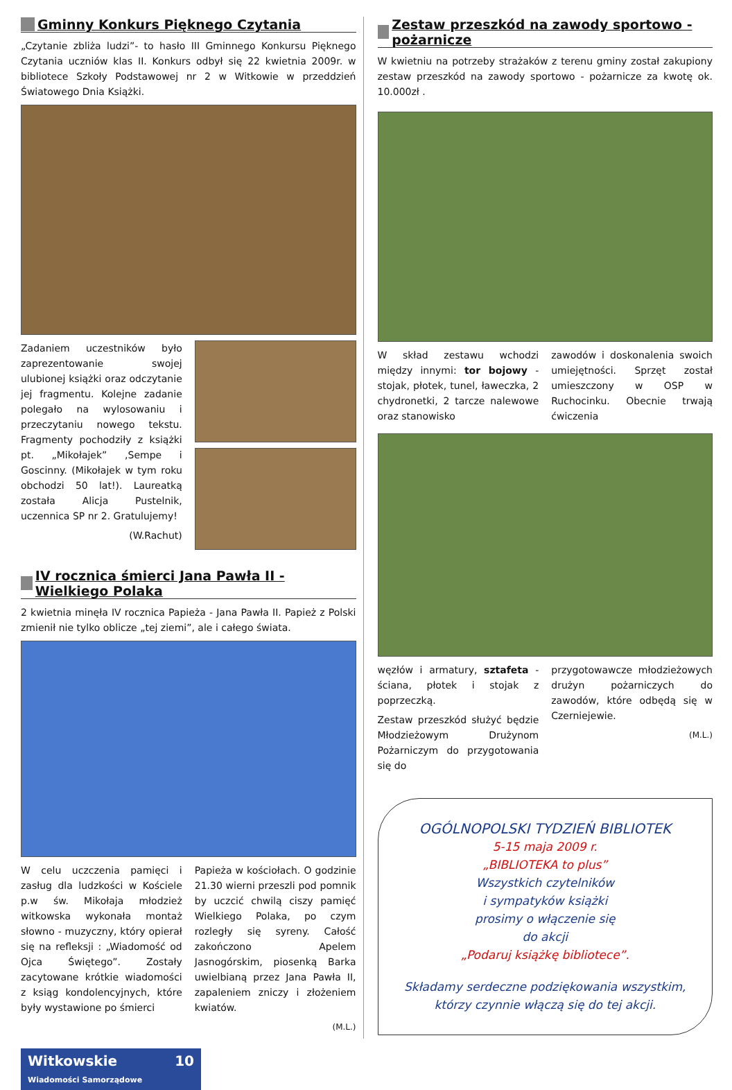Gminny Konkurs Pięknego Czytania
„Czytanie zbliża ludzi”- to hasło III Gminnego Konkursu Pięknego Czytania uczniów klas II. Konkurs odbył się 22 kwietnia 2009r. w bibliotece Szkoły Podstawowej nr 2 w Witkowie w przeddzień Światowego Dnia Książki.
Zadaniem uczestników było zaprezentowanie swojej ulubionej książki oraz odczytanie jej fragmentu. Kolejne zadanie polegało na wylosowaniu i przeczytaniu nowego tekstu. Fragmenty pochodziły z książki pt. „Mikołajek” ,Sempe i Goscinny. (Mikołajek w tym roku obchodzi 50 lat!). Laureatką została Alicja Pustelnik, uczennica SP nr 2. Gratulujemy!
(W.Rachut)
IV rocznica śmierci Jana Pawła II - Wielkiego Polaka
2 kwietnia minęła IV rocznica Papieża - Jana Pawła II. Papież z Polski zmienił nie tylko oblicze „tej ziemi”, ale i całego świata.
W celu uczczenia pamięci i zasług dla ludzkości w Kościele p.w św. Mikołaja młodzież witkowska wykonała montaż słowno - muzyczny, który opierał się na refleksji : „Wiadomość od Ojca Świętego”. Zostały zacytowane krótkie wiadomości z ksiąg kondolencyjnych, które były wystawione po śmierci
Papieża w kościołach. O godzinie 21.30 wierni przeszli pod pomnik by uczcić chwilą ciszy pamięć Wielkiego Polaka, po czym rozległy się syreny. Całość zakończono Apelem Jasnogórskim, piosenką Barka uwielbianą przez Jana Pawła II, zapaleniem zniczy i złożeniem kwiatów.
(M.L.)
Zestaw przeszkód na zawody sportowo - pożarnicze
W kwietniu na potrzeby strażaków z terenu gminy został zakupiony zestaw przeszkód na zawody sportowo - pożarnicze za kwotę ok. 10.000zł .
W skład zestawu wchodzi między innymi: tor bojowy - stojak, płotek, tunel, ławeczka, 2 chydronetki, 2 tarcze nalewowe oraz stanowisko
zawodów i doskonalenia swoich umiejętności. Sprzęt został umieszczony w OSP w Ruchocinku. Obecnie trwają ćwiczenia
węzłów i armatury, sztafeta - ściana, płotek i stojak z poprzeczką.
Zestaw przeszkód służyć będzie Młodzieżowym Drużynom Pożarniczym do przygotowania się do
przygotowawcze młodzieżowych drużyn pożarniczych do zawodów, które odbędą się w Czerniejewie.
(M.L.)
OGÓLNOPOLSKI TYDZIEŃ BIBLIOTEK
5-15 maja 2009 r.
„BIBLIOTEKA to plus”
Wszystkich czytelników
i sympatyków książki
prosimy o włączenie się
do akcji
„Podaruj książkę bibliotece”.
Składamy serdeczne podziękowania wszystkim, którzy czynnie włączą się do tej akcji.
Witkowskie 10
Wiadomości Samorządowe